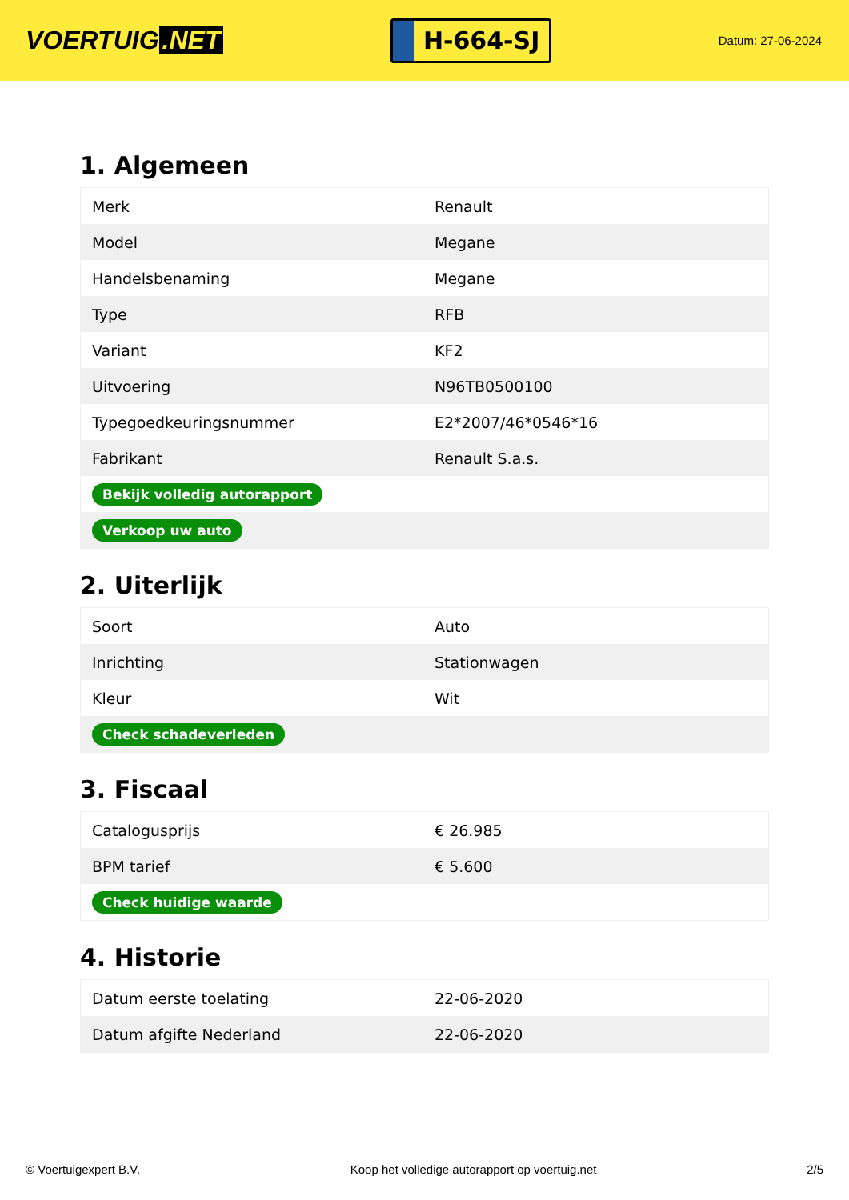VOERTUIG.NET
H-664-SJ
Datum: 27-06-2024
1. Algemeen
| Merk | Renault |
| Model | Megane |
| Handelsbenaming | Megane |
| Type | RFB |
| Variant | KF2 |
| Uitvoering | N96TB0500100 |
| Typegoedkeuringsnummer | E2*2007/46*0546*16 |
| Fabrikant | Renault S.a.s. |
| Bekijk volledig autorapport | |
| Verkoop uw auto | |
2. Uiterlijk
| Soort | Auto |
| Inrichting | Stationwagen |
| Kleur | Wit |
| Check schadeverleden | |
3. Fiscaal
| Catalogusprijs | € 26.985 |
| BPM tarief | € 5.600 |
| Check huidige waarde | |
4. Historie
| Datum eerste toelating | 22-06-2020 |
| Datum afgifte Nederland | 22-06-2020 |
© Voertuigexpert B.V. Koop het volledige autorapport op voertuig.net 2/5